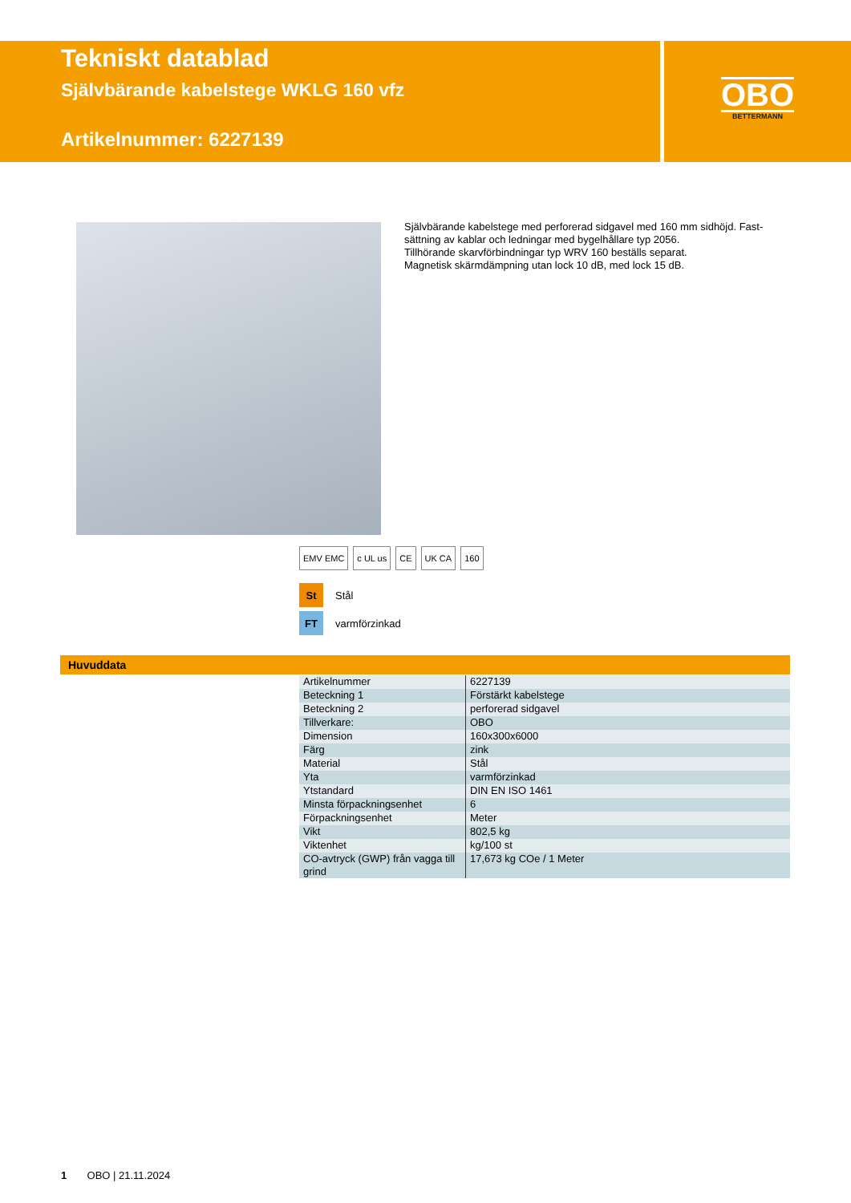Tekniskt datablad
Självbärande kabelstege WKLG 160 vfz
Artikelnummer: 6227139
OBO
BETTERMANN
Självbärande kabelstege med perforerad sidgavel med 160 mm sidhöjd. Fast-sättning av kablar och ledningar med bygelhållare typ 2056.
Tillhörande skarvförbindningar typ WRV 160 beställs separat.
Magnetisk skärmdämpning utan lock 10 dB, med lock 15 dB.
EMV EMC c UL us CE UK CA 160
St Stål
FT varmförzinkad
Huvuddata
| Artikelnummer | 6227139 |
| Beteckning 1 | Förstärkt kabelstege |
| Beteckning 2 | perforerad sidgavel |
| Tillverkare: | OBO |
| Dimension | 160x300x6000 |
| Färg | zink |
| Material | Stål |
| Yta | varmförzinkad |
| Ytstandard | DIN EN ISO 1461 |
| Minsta förpackningsenhet | 6 |
| Förpackningsenhet | Meter |
| Vikt | 802,5 kg |
| Viktenhet | kg/100 st |
| CO-avtryck (GWP) från vagga till grind | 17,673 kg COe / 1 Meter |
1 OBO | 21.11.2024